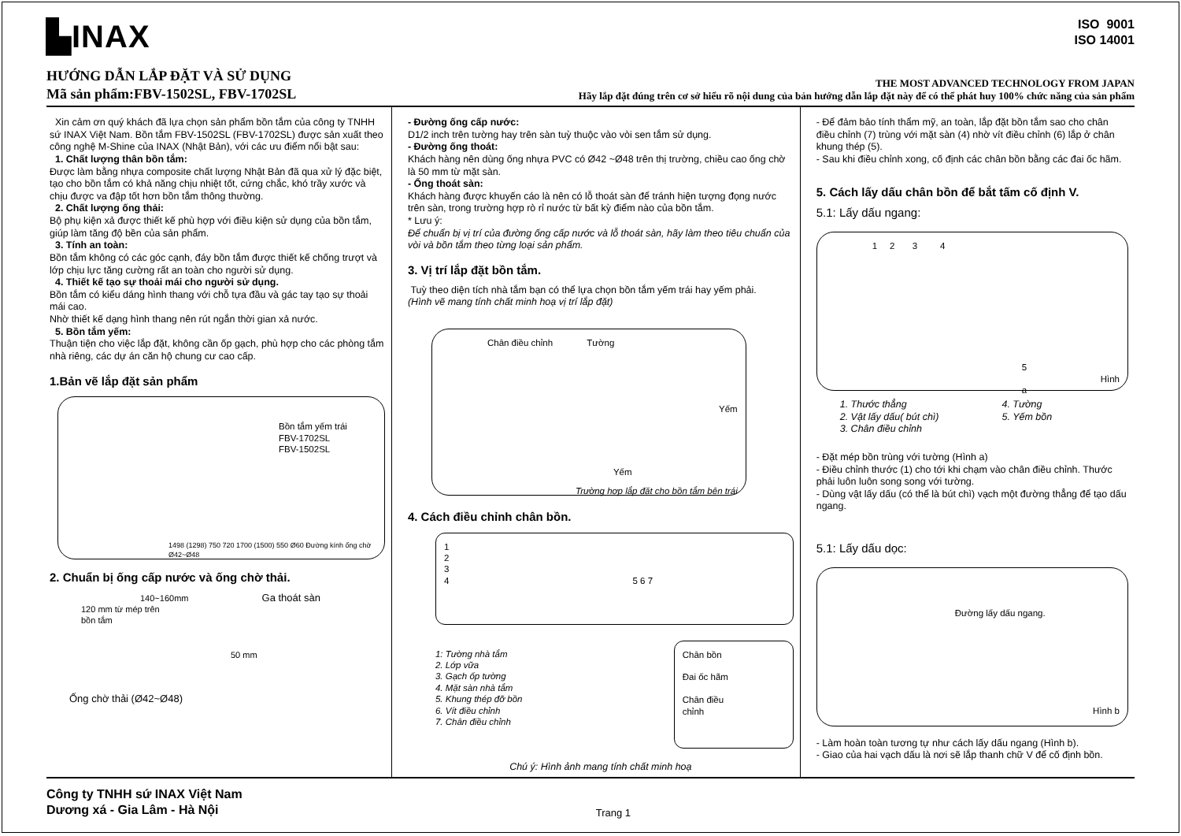▙INAX
ISO 9001
ISO 14001
HƯỚNG DẪN LẮP ĐẶT VÀ SỬ DỤNG
Mã sản phẩm:FBV-1502SL, FBV-1702SL
THE MOST ADVANCED TECHNOLOGY FROM JAPAN
Hãy lắp đặt đúng trên cơ sở hiểu rõ nội dung của bản hướng dẫn lắp đặt này để có thể phát huy 100% chức năng của sản phẩm
Xin cảm ơn quý khách đã lựa chọn sản phẩm bồn tắm của công ty TNHH sứ INAX Việt Nam. Bồn tắm FBV-1502SL (FBV-1702SL) được sản xuất theo công nghệ M-Shine của INAX (Nhật Bản), với các ưu điểm nổi bật sau:
1. Chất lượng thân bồn tắm:
Được làm bằng nhựa composite chất lượng Nhật Bản đã qua xử lý đặc biệt, tạo cho bồn tắm có khả năng chịu nhiệt tốt, cứng chắc, khó trầy xước và chịu được va đập tốt hơn bồn tắm thông thường.
2. Chất lượng ống thải:
Bộ phụ kiện xả được thiết kế phù hợp với điều kiện sử dụng của bồn tắm, giúp làm tăng độ bền của sản phẩm.
3. Tính an toàn:
Bồn tắm không có các góc cạnh, đáy bồn tắm được thiết kế chống trượt và lớp chịu lực tăng cường rất an toàn cho người sử dụng.
4. Thiết kế tạo sự thoải mái cho người sử dụng.
Bồn tắm có kiểu dáng hình thang với chỗ tựa đầu và gác tay tạo sự thoải mái cao.
Nhờ thiết kế dạng hình thang nên rút ngắn thời gian xả nước.
5. Bồn tắm yếm:
Thuận tiện cho việc lắp đặt, không cần ốp gạch, phù hợp cho các phòng tắm nhà riêng, các dự án căn hộ chung cư cao cấp.
1.Bản vẽ lắp đặt sản phẩm
Bồn tắm yếm trái
FBV-1702SL
FBV-1502SL
1498 (1298) 750 720 1700 (1500) 550 Ø60 Đường kính ống chờ Ø42~Ø48
2. Chuẩn bị ống cấp nước và ống chờ thải.
140~160mm Ga thoát sàn
120 mm từ mép trên
bồn tắm
50 mm
Ống chờ thải (Ø42~Ø48)
- Đường ống cấp nước:
D1/2 inch trên tường hay trên sàn tuỳ thuộc vào vòi sen tắm sử dụng.
- Đường ống thoát:
Khách hàng nên dùng ống nhựa PVC có Ø42 ~Ø48 trên thị trường, chiều cao ống chờ là 50 mm từ mặt sàn.
- Ống thoát sàn:
Khách hàng được khuyến cáo là nên có lỗ thoát sàn để tránh hiện tượng đọng nước trên sàn, trong trường hợp rò rỉ nước từ bất kỳ điểm nào của bồn tắm.
* Lưu ý:
Để chuẩn bị vị trí của đường ống cấp nước và lỗ thoát sàn, hãy làm theo tiêu chuẩn của vòi và bồn tắm theo từng loại sản phẩm.
3. Vị trí lắp đặt bồn tắm.
Tuỳ theo diện tích nhà tắm bạn có thể lựa chọn bồn tắm yếm trái hay yếm phải.
(Hình vẽ mang tính chất minh hoạ vị trí lắp đặt)
Chân điều chỉnh Tường
Yếm
Yếm
Trường hợp lắp đặt cho bồn tắm bên trái
4. Cách điều chỉnh chân bồn.
1
2
3
4 5 6 7
1: Tường nhà tắm
2. Lớp vữa
3. Gạch ốp tường
4. Mặt sàn nhà tắm
5. Khung thép đỡ bồn
6. Vít điều chỉnh
7. Chân điều chỉnh
Chân bồn
Đai ốc hãm
Chân điều
chỉnh
Chú ý: Hình ảnh mang tính chất minh hoạ
- Để đảm bảo tính thẩm mỹ, an toàn, lắp đặt bồn tắm sao cho chân điều chỉnh (7) trùng với mặt sàn (4) nhờ vít điều chỉnh (6) lắp ở chân khung thép (5).
- Sau khi điều chỉnh xong, cố định các chân bồn bằng các đai ốc hãm.
5. Cách lấy dấu chân bồn để bắt tấm cố định V.
5.1: Lấy dấu ngang:
1 2 3 4
5 Hình a
1. Thước thẳng
2. Vật lấy dấu( bút chì)
3. Chân điều chỉnh 4. Tường
5. Yếm bồn
- Đặt mép bồn trùng với tường (Hình a)
- Điều chỉnh thước (1) cho tới khi chạm vào chân điều chỉnh. Thước phải luôn luôn song song với tường.
- Dùng vật lấy dấu (có thể là bút chì) vạch một đường thẳng để tạo dấu ngang.
5.1: Lấy dấu dọc:
Đường lấy dấu ngang.
Hình b
- Làm hoàn toàn tương tự như cách lấy dấu ngang (Hình b).
- Giao của hai vạch dấu là nơi sẽ lắp thanh chữ V để cố định bồn.
Công ty TNHH sứ INAX Việt Nam
Dương xá - Gia Lâm - Hà Nội
Trang 1